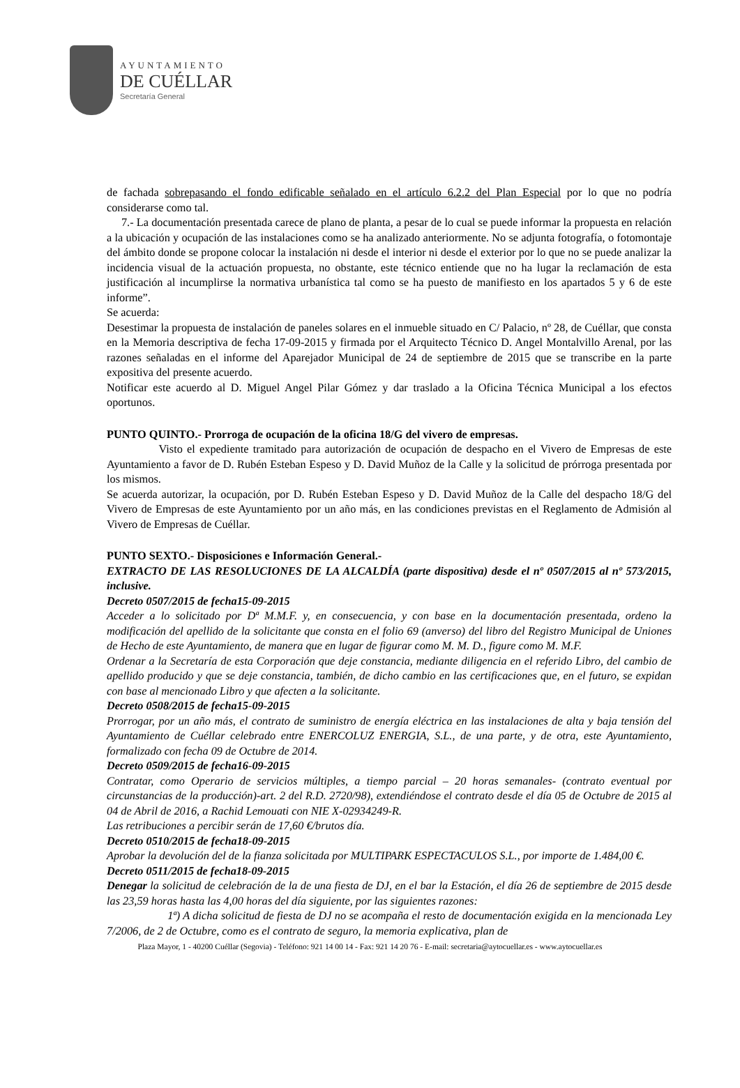AYUNTAMIENTO
DE CUÉLLAR
Secretaría General
de fachada sobrepasando el fondo edificable señalado en el artículo 6.2.2 del Plan Especial por lo que no podría considerarse como tal.
7.- La documentación presentada carece de plano de planta, a pesar de lo cual se puede informar la propuesta en relación a la ubicación y ocupación de las instalaciones como se ha analizado anteriormente. No se adjunta fotografía, o fotomontaje del ámbito donde se propone colocar la instalación ni desde el interior ni desde el exterior por lo que no se puede analizar la incidencia visual de la actuación propuesta, no obstante, este técnico entiende que no ha lugar la reclamación de esta justificación al incumplirse la normativa urbanística tal como se ha puesto de manifiesto en los apartados 5 y 6 de este informe”.
Se acuerda:
Desestimar la propuesta de instalación de paneles solares en el inmueble situado en C/ Palacio, nº 28, de Cuéllar, que consta en la Memoria descriptiva de fecha 17-09-2015 y firmada por el Arquitecto Técnico D. Angel Montalvillo Arenal, por las razones señaladas en el informe del Aparejador Municipal de 24 de septiembre de 2015 que se transcribe en la parte expositiva del presente acuerdo.
Notificar este acuerdo al D. Miguel Angel Pilar Gómez y dar traslado a la Oficina Técnica Municipal a los efectos oportunos.
PUNTO QUINTO.- Prorroga de ocupación de la oficina 18/G del vivero de empresas.
Visto el expediente tramitado para autorización de ocupación de despacho en el Vivero de Empresas de este Ayuntamiento a favor de D. Rubén Esteban Espeso y D. David Muñoz de la Calle y la solicitud de prórroga presentada por los mismos.
Se acuerda autorizar, la ocupación, por D. Rubén Esteban Espeso y D. David Muñoz de la Calle del despacho 18/G del Vivero de Empresas de este Ayuntamiento por un año más, en las condiciones previstas en el Reglamento de Admisión al Vivero de Empresas de Cuéllar.
PUNTO SEXTO.- Disposiciones e Información General.-
EXTRACTO DE LAS RESOLUCIONES DE LA ALCALDÍA (parte dispositiva) desde el nº 0507/2015 al nº 573/2015, inclusive.
Decreto 0507/2015 de fecha15-09-2015
Acceder a lo solicitado por Dª M.M.F. y, en consecuencia, y con base en la documentación presentada, ordeno la modificación del apellido de la solicitante que consta en el folio 69 (anverso) del libro del Registro Municipal de Uniones de Hecho de este Ayuntamiento, de manera que en lugar de figurar como M. M. D., figure como M. M.F.
Ordenar a la Secretaría de esta Corporación que deje constancia, mediante diligencia en el referido Libro, del cambio de apellido producido y que se deje constancia, también, de dicho cambio en las certificaciones que, en el futuro, se expidan con base al mencionado Libro y que afecten a la solicitante.
Decreto 0508/2015 de fecha15-09-2015
Prorrogar, por un año más, el contrato de suministro de energía eléctrica en las instalaciones de alta y baja tensión del Ayuntamiento de Cuéllar celebrado entre ENERCOLUZ ENERGIA, S.L., de una parte, y de otra, este Ayuntamiento, formalizado con fecha 09 de Octubre de 2014.
Decreto 0509/2015 de fecha16-09-2015
Contratar, como Operario de servicios múltiples, a tiempo parcial – 20 horas semanales- (contrato eventual por circunstancias de la producción)-art. 2 del R.D. 2720/98), extendiéndose el contrato desde el día 05 de Octubre de 2015 al 04 de Abril de 2016, a Rachid Lemouati con NIE X-02934249-R.
Las retribuciones a percibir serán de 17,60 €/brutos día.
Decreto 0510/2015 de fecha18-09-2015
Aprobar la devolución del de la fianza solicitada por MULTIPARK ESPECTACULOS S.L., por importe de 1.484,00 €.
Decreto 0511/2015 de fecha18-09-2015
Denegar la solicitud de celebración de la de una fiesta de DJ, en el bar la Estación, el día 26 de septiembre de 2015 desde las 23,59 horas hasta las 4,00 horas del día siguiente, por las siguientes razones:
1ª) A dicha solicitud de fiesta de DJ no se acompaña el resto de documentación exigida en la mencionada Ley 7/2006, de 2 de Octubre, como es el contrato de seguro, la memoria explicativa, plan de
Plaza Mayor, 1 - 40200 Cuéllar (Segovia) - Teléfono: 921 14 00 14 - Fax: 921 14 20 76 - E-mail: secretaria@aytocuellar.es - www.aytocuellar.es